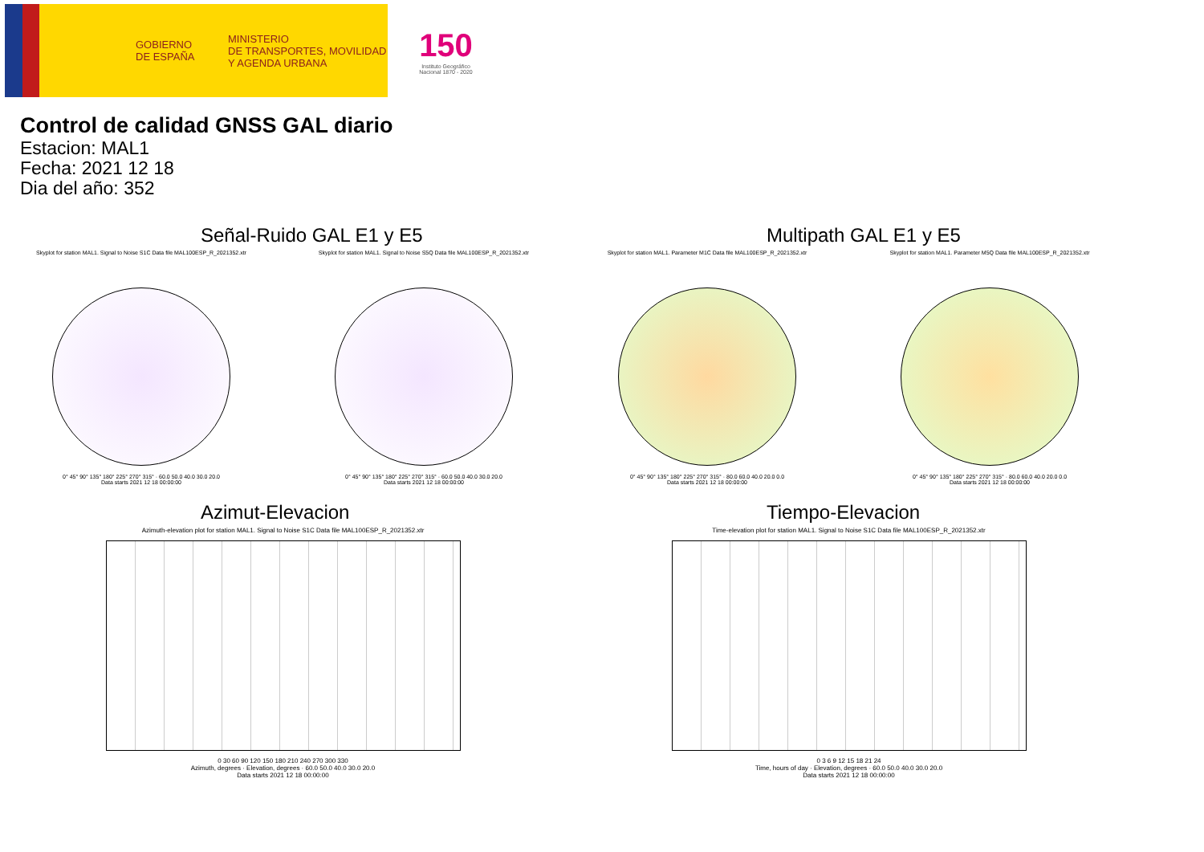GOBIERNO
DE ESPAÑA
MINISTERIO
DE TRANSPORTES, MOVILIDAD
Y AGENDA URBANA
150
Instituto Geográfico
Nacional 1870 - 2020
Control de calidad GNSS GAL diario
Estacion: MAL1
Fecha: 2021 12 18
Dia del año: 352
Señal-Ruido GAL E1 y E5
Skyplot for station MAL1. Signal to Noise S1C Data file MAL100ESP_R_2021352.xtr
0° 45° 90° 135° 180° 225° 270° 315° · 60.0 50.0 40.0 30.0 20.0
Data starts 2021 12 18 00:00:00
Skyplot for station MAL1. Signal to Noise S5Q Data file MAL100ESP_R_2021352.xtr
0° 45° 90° 135° 180° 225° 270° 315° · 60.0 50.0 40.0 30.0 20.0
Data starts 2021 12 18 00:00:00
Multipath GAL E1 y E5
Skyplot for station MAL1. Parameter M1C Data file MAL100ESP_R_2021352.xtr
0° 45° 90° 135° 180° 225° 270° 315° · 80.0 60.0 40.0 20.0 0.0
Data starts 2021 12 18 00:00:00
Skyplot for station MAL1. Parameter M5Q Data file MAL100ESP_R_2021352.xtr
0° 45° 90° 135° 180° 225° 270° 315° · 80.0 60.0 40.0 20.0 0.0
Data starts 2021 12 18 00:00:00
Azimut-Elevacion
Azimuth-elevation plot for station MAL1. Signal to Noise S1C Data file MAL100ESP_R_2021352.xtr
0 30 60 90 120 150 180 210 240 270 300 330
Azimuth, degrees · Elevation, degrees · 60.0 50.0 40.0 30.0 20.0
Data starts 2021 12 18 00:00:00
Tiempo-Elevacion
Time-elevation plot for station MAL1. Signal to Noise S1C Data file MAL100ESP_R_2021352.xtr
0 3 6 9 12 15 18 21 24
Time, hours of day · Elevation, degrees · 60.0 50.0 40.0 30.0 20.0
Data starts 2021 12 18 00:00:00